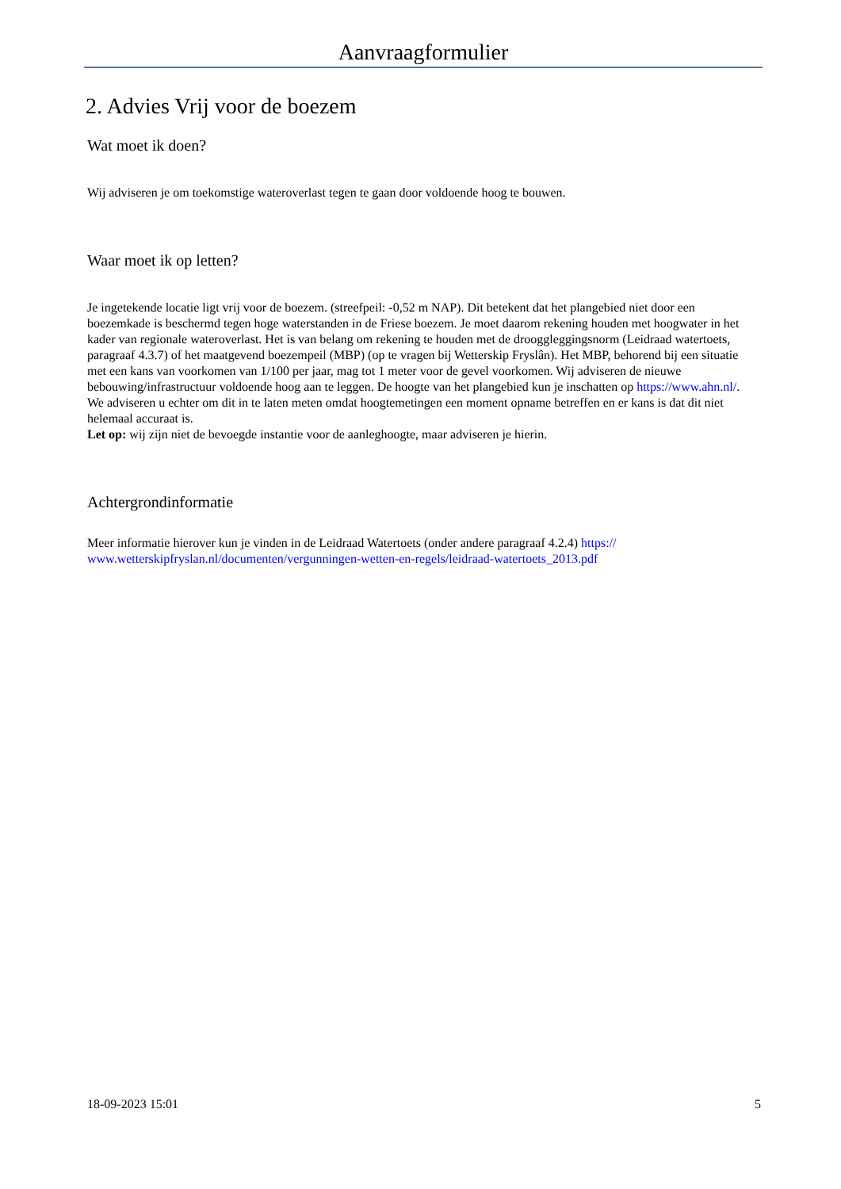Aanvraagformulier
2. Advies Vrij voor de boezem
Wat moet ik doen?
Wij adviseren je om toekomstige wateroverlast tegen te gaan door voldoende hoog te bouwen.
Waar moet ik op letten?
Je ingetekende locatie ligt vrij voor de boezem. (streefpeil: -0,52 m NAP). Dit betekent dat het plangebied niet door een boezemkade is beschermd tegen hoge waterstanden in de Friese boezem. Je moet daarom rekening houden met hoogwater in het kader van regionale wateroverlast. Het is van belang om rekening te houden met de drooggleggingsnorm (Leidraad watertoets, paragraaf 4.3.7) of het maatgevend boezempeil (MBP) (op te vragen bij Wetterskip Fryslân). Het MBP, behorend bij een situatie met een kans van voorkomen van 1/100 per jaar, mag tot 1 meter voor de gevel voorkomen. Wij adviseren de nieuwe bebouwing/infrastructuur voldoende hoog aan te leggen. De hoogte van het plangebied kun je inschatten op https://www.ahn.nl/. We adviseren u echter om dit in te laten meten omdat hoogtemetingen een moment opname betreffen en er kans is dat dit niet helemaal accuraat is.
Let op: wij zijn niet de bevoegde instantie voor de aanleghoogte, maar adviseren je hierin.
Achtergrondinformatie
Meer informatie hierover kun je vinden in de Leidraad Watertoets (onder andere paragraaf 4.2.4) https://
www.wetterskipfryslan.nl/documenten/vergunningen-wetten-en-regels/leidraad-watertoets_2013.pdf
18-09-2023 15:01 5